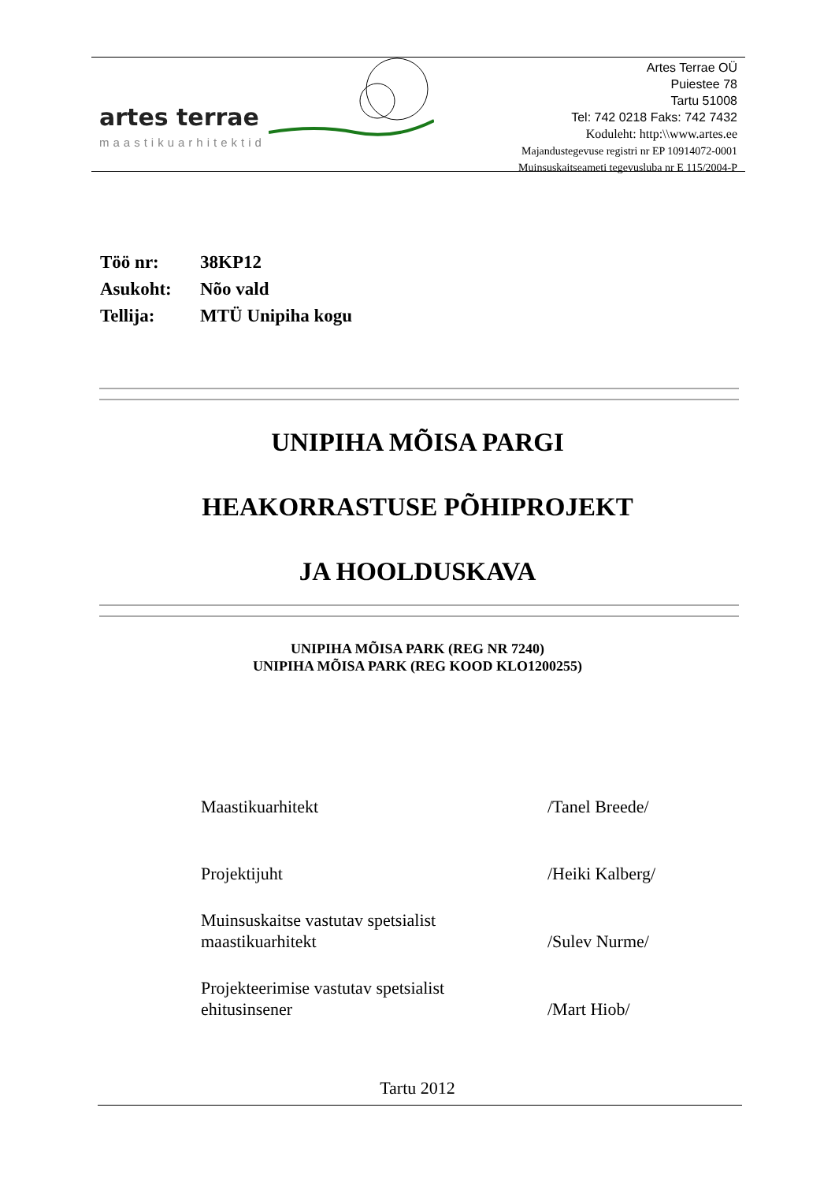artes terrae
maastikuarhitektid
Artes Terrae OÜ
Puiestee 78
Tartu 51008
Tel: 742 0218 Faks: 742 7432
Koduleht: http:\\www.artes.ee
Majandustegevuse registri nr EP 10914072-0001
Muinsuskaitseameti tegevusluba nr E 115/2004-P
Töö nr: 38KP12
Asukoht: Nõo vald
Tellija: MTÜ Unipiha kogu
UNIPIHA MÕISA PARGI
HEAKORRASTUSE PÕHIPROJEKT
JA HOOLDUSKAVA
UNIPIHA MÕISA PARK (REG NR 7240)
UNIPIHA MÕISA PARK (REG KOOD KLO1200255)
Maastikuarhitekt
/Tanel Breede/
Projektijuht
/Heiki Kalberg/
Muinsuskaitse vastutav spetsialist
maastikuarhitekt
/Sulev Nurme/
Projekteerimise vastutav spetsialist
ehitusinsener
/Mart Hiob/
Tartu 2012